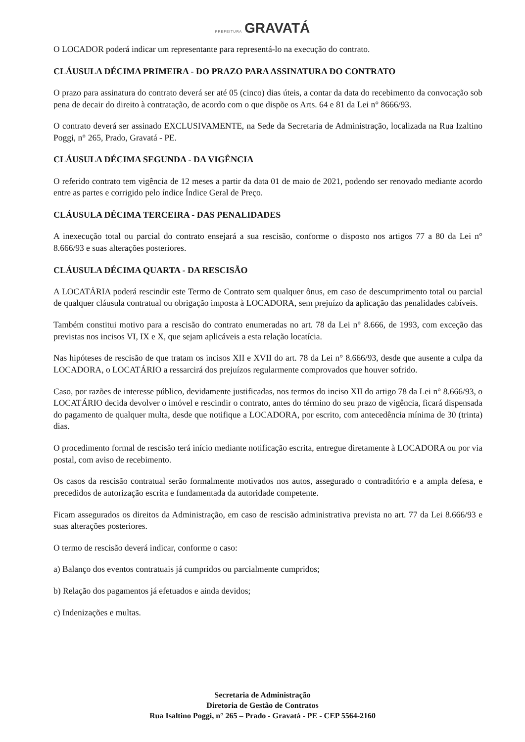PREFEITURA GRAVATÁ
O LOCADOR poderá indicar um representante para representá-lo na execução do contrato.
CLÁUSULA DÉCIMA PRIMEIRA - DO PRAZO PARA ASSINATURA DO CONTRATO
O prazo para assinatura do contrato deverá ser até 05 (cinco) dias úteis, a contar da data do recebimento da convocação sob pena de decair do direito à contratação, de acordo com o que dispõe os Arts. 64 e 81 da Lei n° 8666/93.
O contrato deverá ser assinado EXCLUSIVAMENTE, na Sede da Secretaria de Administração, localizada na Rua Izaltino Poggi, n° 265, Prado, Gravatá - PE.
CLÁUSULA DÉCIMA SEGUNDA - DA VIGÊNCIA
O referido contrato tem vigência de 12 meses a partir da data 01 de maio de 2021, podendo ser renovado mediante acordo entre as partes e corrigido pelo índice Índice Geral de Preço.
CLÁUSULA DÉCIMA TERCEIRA - DAS PENALIDADES
A inexecução total ou parcial do contrato ensejará a sua rescisão, conforme o disposto nos artigos 77 a 80 da Lei n° 8.666/93 e suas alterações posteriores.
CLÁUSULA DÉCIMA QUARTA - DA RESCISÃO
A LOCATÁRIA poderá rescindir este Termo de Contrato sem qualquer ônus, em caso de descumprimento total ou parcial de qualquer cláusula contratual ou obrigação imposta à LOCADORA, sem prejuízo da aplicação das penalidades cabíveis.
Também constitui motivo para a rescisão do contrato enumeradas no art. 78 da Lei n° 8.666, de 1993, com exceção das previstas nos incisos VI, IX e X, que sejam aplicáveis a esta relação locatícia.
Nas hipóteses de rescisão de que tratam os incisos XII e XVII do art. 78 da Lei n° 8.666/93, desde que ausente a culpa da LOCADORA, o LOCATÁRIO a ressarcirá dos prejuízos regularmente comprovados que houver sofrido.
Caso, por razões de interesse público, devidamente justificadas, nos termos do inciso XII do artigo 78 da Lei n° 8.666/93, o LOCATÁRIO decida devolver o imóvel e rescindir o contrato, antes do término do seu prazo de vigência, ficará dispensada do pagamento de qualquer multa, desde que notifique a LOCADORA, por escrito, com antecedência mínima de 30 (trinta) dias.
O procedimento formal de rescisão terá início mediante notificação escrita, entregue diretamente à LOCADORA ou por via postal, com aviso de recebimento.
Os casos da rescisão contratual serão formalmente motivados nos autos, assegurado o contraditório e a ampla defesa, e precedidos de autorização escrita e fundamentada da autoridade competente.
Ficam assegurados os direitos da Administração, em caso de rescisão administrativa prevista no art. 77 da Lei 8.666/93 e suas alterações posteriores.
O termo de rescisão deverá indicar, conforme o caso:
a) Balanço dos eventos contratuais já cumpridos ou parcialmente cumpridos;
b) Relação dos pagamentos já efetuados e ainda devidos;
c) Indenizações e multas.
Secretaria de Administração
Diretoria de Gestão de Contratos
Rua Isaltino Poggi, n° 265 – Prado - Gravatá - PE - CEP 5564-2160